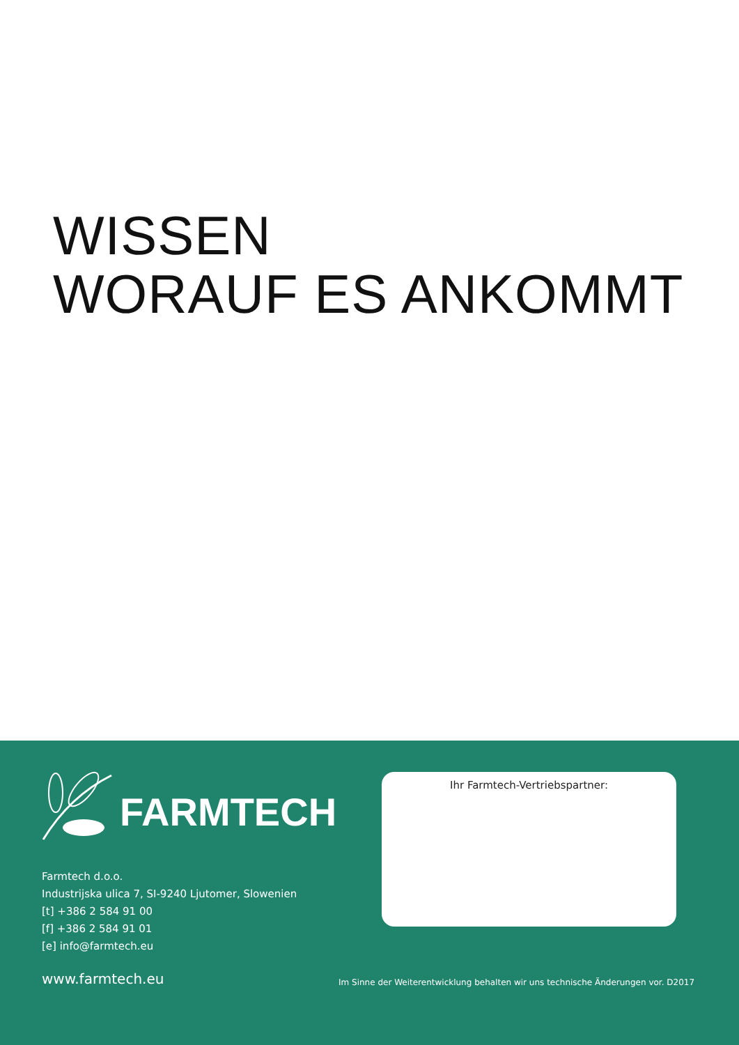WISSEN
WORAUF ES ANKOMMT
FARMTECH
Farmtech d.o.o.
Industrijska ulica 7, SI-9240 Ljutomer, Slowenien
[t] +386 2 584 91 00
[f] +386 2 584 91 01
[e] info@farmtech.eu
www.farmtech.eu
Ihr Farmtech-Vertriebspartner:
Im Sinne der Weiterentwicklung behalten wir uns technische Änderungen vor. D2017